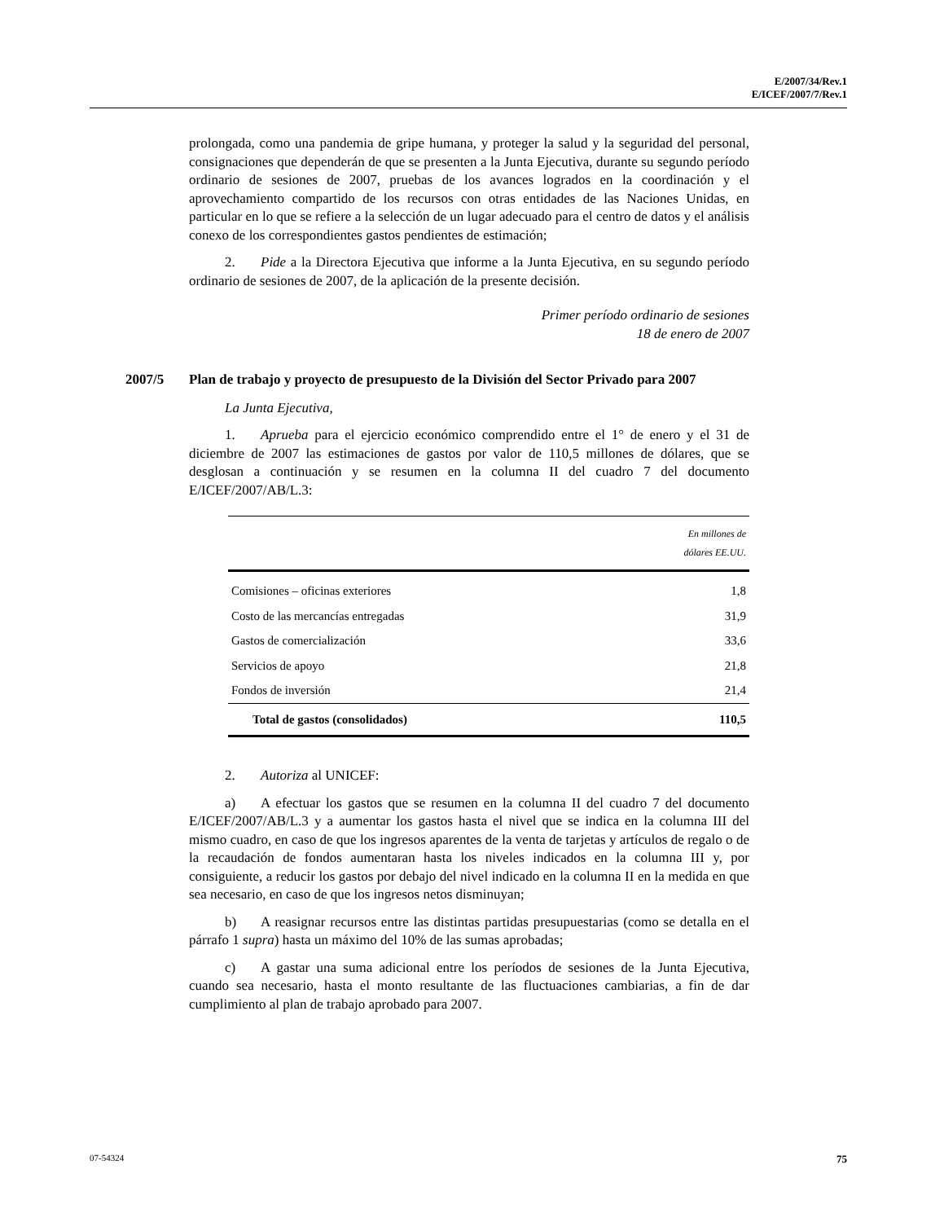E/2007/34/Rev.1
E/ICEF/2007/7/Rev.1
prolongada, como una pandemia de gripe humana, y proteger la salud y la seguridad del personal, consignaciones que dependerán de que se presenten a la Junta Ejecutiva, durante su segundo período ordinario de sesiones de 2007, pruebas de los avances logrados en la coordinación y el aprovechamiento compartido de los recursos con otras entidades de las Naciones Unidas, en particular en lo que se refiere a la selección de un lugar adecuado para el centro de datos y el análisis conexo de los correspondientes gastos pendientes de estimación;
2. Pide a la Directora Ejecutiva que informe a la Junta Ejecutiva, en su segundo período ordinario de sesiones de 2007, de la aplicación de la presente decisión.
Primer período ordinario de sesiones
18 de enero de 2007
2007/5 Plan de trabajo y proyecto de presupuesto de la División del Sector Privado para 2007
La Junta Ejecutiva,
1. Aprueba para el ejercicio económico comprendido entre el 1° de enero y el 31 de diciembre de 2007 las estimaciones de gastos por valor de 110,5 millones de dólares, que se desglosan a continuación y se resumen en la columna II del cuadro 7 del documento E/ICEF/2007/AB/L.3:
| | En millones de dólares EE.UU. |
| --- | --- |
| Comisiones – oficinas exteriores | 1,8 |
| Costo de las mercancías entregadas | 31,9 |
| Gastos de comercialización | 33,6 |
| Servicios de apoyo | 21,8 |
| Fondos de inversión | 21,4 |
| Total de gastos (consolidados) | 110,5 |
2. Autoriza al UNICEF:
a) A efectuar los gastos que se resumen en la columna II del cuadro 7 del documento E/ICEF/2007/AB/L.3 y a aumentar los gastos hasta el nivel que se indica en la columna III del mismo cuadro, en caso de que los ingresos aparentes de la venta de tarjetas y artículos de regalo o de la recaudación de fondos aumentaran hasta los niveles indicados en la columna III y, por consiguiente, a reducir los gastos por debajo del nivel indicado en la columna II en la medida en que sea necesario, en caso de que los ingresos netos disminuyan;
b) A reasignar recursos entre las distintas partidas presupuestarias (como se detalla en el párrafo 1 supra) hasta un máximo del 10% de las sumas aprobadas;
c) A gastar una suma adicional entre los períodos de sesiones de la Junta Ejecutiva, cuando sea necesario, hasta el monto resultante de las fluctuaciones cambiarias, a fin de dar cumplimiento al plan de trabajo aprobado para 2007.
07-54324 75